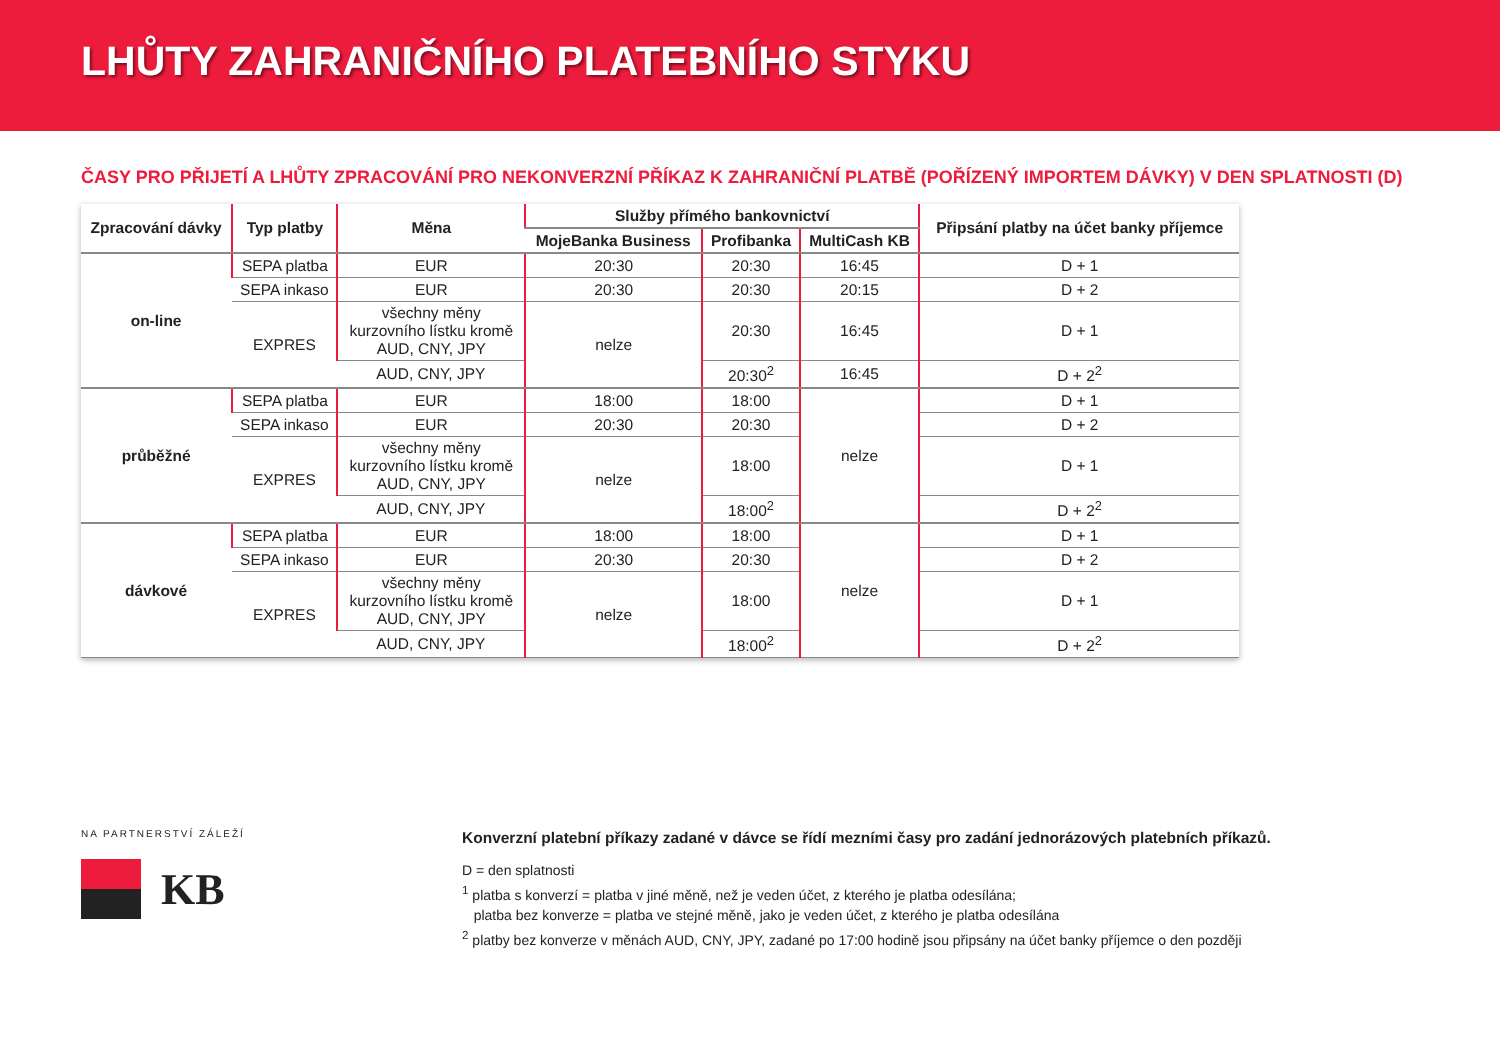LHŮTY ZAHRANIČNÍHO PLATEBNÍHO STYKU
ČASY PRO PŘIJETÍ A LHŮTY ZPRACOVÁNÍ PRO NEKONVERZNÍ PŘÍKAZ K ZAHRANIČNÍ PLATBĚ (POŘÍZENÝ IMPORTEM DÁVKY) V DEN SPLATNOSTI (D)
| Zpracování dávky | Typ platby | Měna | Služby přímého bankovnictví | | | Připsání platby na účet banky příjemce |
| --- | --- | --- | --- | --- | --- | --- |
| | | | MojeBanka Business | Profibanka | MultiCash KB | |
| on-line | SEPA platba | EUR | 20:30 | 20:30 | 16:45 | D + 1 |
| | SEPA inkaso | EUR | 20:30 | 20:30 | 20:15 | D + 2 |
| | EXPRES | všechny měny kurzovního lístku kromě AUD, CNY, JPY | nelze | 20:30 | 16:45 | D + 1 |
| | | AUD, CNY, JPY | | 20:30<sup>2</sup> | 16:45 | D + 2<sup>2</sup> |
| průběžné | SEPA platba | EUR | 18:00 | 18:00 | nelze | D + 1 |
| | SEPA inkaso | EUR | 20:30 | 20:30 | | D + 2 |
| | EXPRES | všechny měny kurzovního lístku kromě AUD, CNY, JPY | nelze | 18:00 | | D + 1 |
| | | AUD, CNY, JPY | | 18:00<sup>2</sup> | | D + 2<sup>2</sup> |
| dávkové | SEPA platba | EUR | 18:00 | 18:00 | nelze | D + 1 |
| | SEPA inkaso | EUR | 20:30 | 20:30 | | D + 2 |
| | EXPRES | všechny měny kurzovního lístku kromě AUD, CNY, JPY | nelze | 18:00 | | D + 1 |
| | | AUD, CNY, JPY | | 18:00<sup>2</sup> | | D + 2<sup>2</sup> |
NA PARTNERSTVÍ ZÁLEŽÍ
KB
Konverzní platební příkazy zadané v dávce se řídí mezními časy pro zadání jednorázových platebních příkazů.
D = den splatnosti
<sup>1</sup> platba s konverzí = platba v jiné měně, než je veden účet, z kterého je platba odesílána;
platba bez konverze = platba ve stejné měně, jako je veden účet, z kterého je platba odesílána
<sup>2</sup> platby bez konverze v měnách AUD, CNY, JPY, zadané po 17:00 hodině jsou připsány na účet banky příjemce o den později